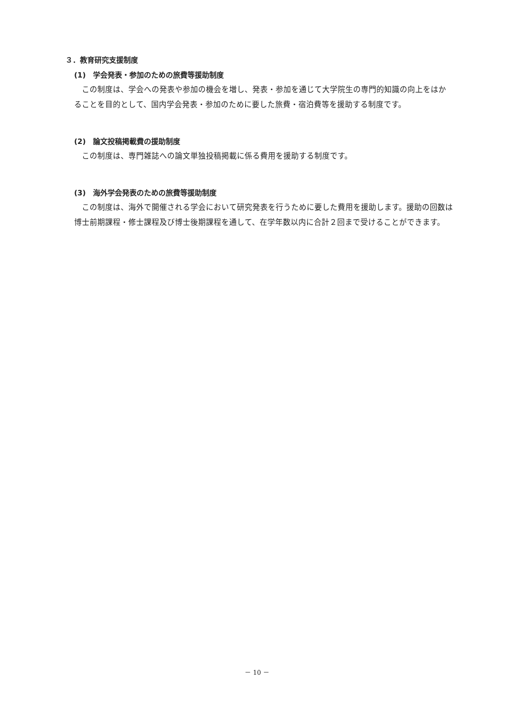３．教育研究支援制度
(1)　学会発表・参加のための旅費等援助制度
この制度は、学会への発表や参加の機会を増し、発表・参加を通じて大学院生の専門的知識の向上をはかることを目的として、国内学会発表・参加のために要した旅費・宿泊費等を援助する制度です。
(2)　論文投稿掲載費の援助制度
この制度は、専門雑誌への論文単独投稿掲載に係る費用を援助する制度です。
(3)　海外学会発表のための旅費等援助制度
この制度は、海外で開催される学会において研究発表を行うために要した費用を援助します。援助の回数は博士前期課程・修士課程及び博士後期課程を通して、在学年数以内に合計２回まで受けることができます。
－ 10 －